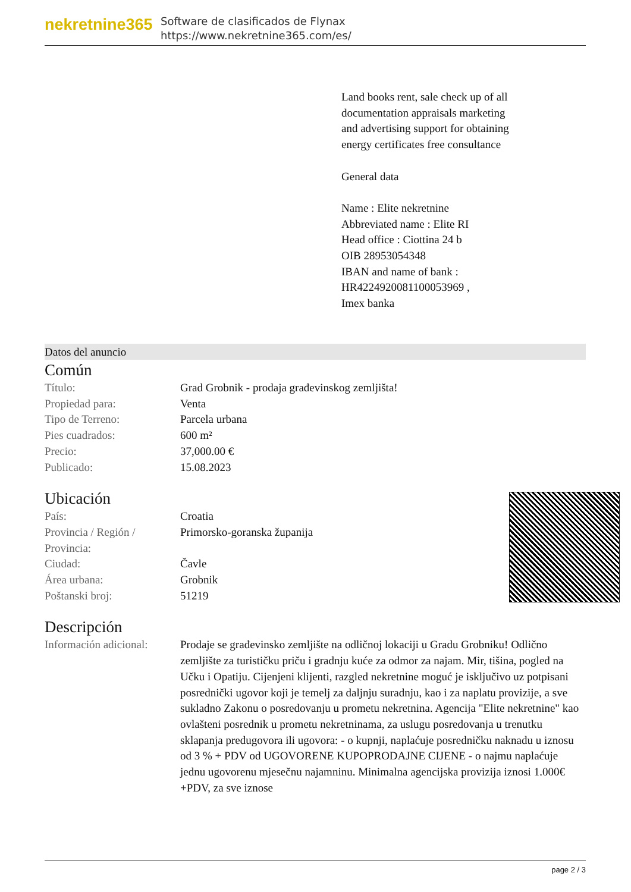nekretnine365
Software de clasificados de Flynax
https://www.nekretnine365.com/es/
Land books rent, sale check up of all documentation appraisals marketing and advertising support for obtaining energy certificates free consultance
General data
Name : Elite nekretnine
Abbreviated name : Elite RI
Head office : Ciottina 24 b
OIB 28953054348
IBAN and name of bank : HR4224920081100053969 ,
Imex banka
Datos del anuncio
Común
| Título: | Grad Grobnik - prodaja građevinskog zemljišta! |
| Propiedad para: | Venta |
| Tipo de Terreno: | Parcela urbana |
| Pies cuadrados: | 600 m² |
| Precio: | 37,000.00 € |
| Publicado: | 15.08.2023 |
Ubicación
| País: | Croatia |
| Provincia / Región / Provincia: | Primorsko-goranska županija |
| Ciudad: | Čavle |
| Área urbana: | Grobnik |
| Poštanski broj: | 51219 |
Descripción
| Información adicional: | Prodaje se građevinsko zemljište na odličnoj lokaciji u Gradu Grobniku! Odlično zemljište za turističku priču i gradnju kuće za odmor za najam. Mir, tišina, pogled na Učku i Opatiju. Cijenjeni klijenti, razgled nekretnine moguć je isključivo uz potpisani posrednički ugovor koji je temelj za daljnju suradnju, kao i za naplatu provizije, a sve sukladno Zakonu o posredovanju u prometu nekretnina. Agencija "Elite nekretnine" kao ovlašteni posrednik u prometu nekretninama, za uslugu posredovanja u trenutku sklapanja predugovora ili ugovora: - o kupnji, naplaćuje posredničku naknadu u iznosu od 3 % + PDV od UGOVORENE KUPOPRODAJNE CIJENE - o najmu naplaćuje jednu ugovorenu mjesečnu najamninu. Minimalna agencijska provizija iznosi 1.000€ +PDV, za sve iznose |
page 2 / 3